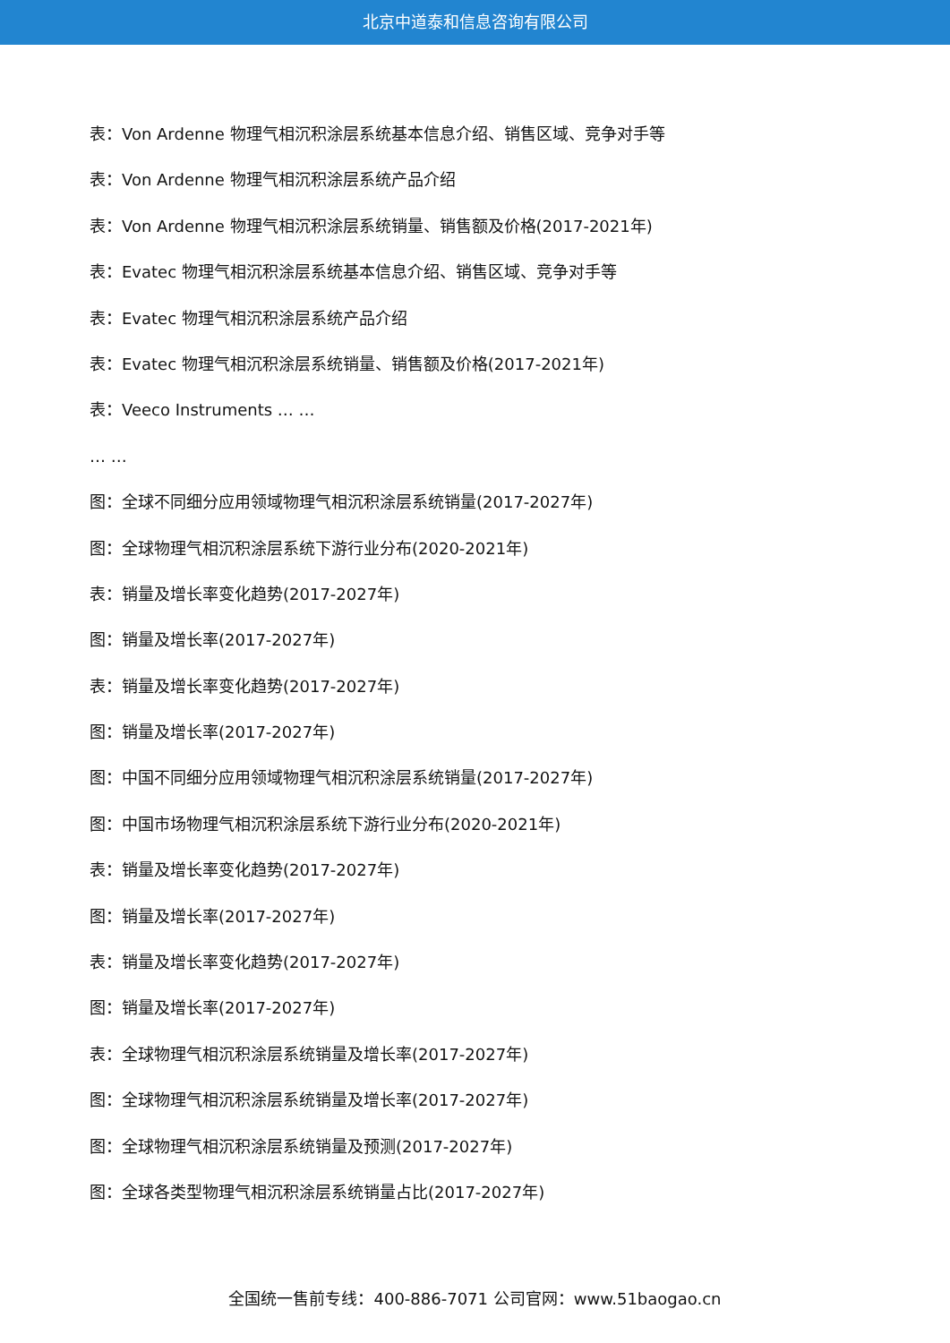北京中道泰和信息咨询有限公司
表：Von Ardenne 物理气相沉积涂层系统基本信息介绍、销售区域、竞争对手等
表：Von Ardenne 物理气相沉积涂层系统产品介绍
表：Von Ardenne 物理气相沉积涂层系统销量、销售额及价格(2017-2021年)
表：Evatec 物理气相沉积涂层系统基本信息介绍、销售区域、竞争对手等
表：Evatec 物理气相沉积涂层系统产品介绍
表：Evatec 物理气相沉积涂层系统销量、销售额及价格(2017-2021年)
表：Veeco Instruments … …
… …
图：全球不同细分应用领域物理气相沉积涂层系统销量(2017-2027年)
图：全球物理气相沉积涂层系统下游行业分布(2020-2021年)
表：销量及增长率变化趋势(2017-2027年)
图：销量及增长率(2017-2027年)
表：销量及增长率变化趋势(2017-2027年)
图：销量及增长率(2017-2027年)
图：中国不同细分应用领域物理气相沉积涂层系统销量(2017-2027年)
图：中国市场物理气相沉积涂层系统下游行业分布(2020-2021年)
表：销量及增长率变化趋势(2017-2027年)
图：销量及增长率(2017-2027年)
表：销量及增长率变化趋势(2017-2027年)
图：销量及增长率(2017-2027年)
表：全球物理气相沉积涂层系统销量及增长率(2017-2027年)
图：全球物理气相沉积涂层系统销量及增长率(2017-2027年)
图：全球物理气相沉积涂层系统销量及预测(2017-2027年)
图：全球各类型物理气相沉积涂层系统销量占比(2017-2027年)
全国统一售前专线：400-886-7071 公司官网：www.51baogao.cn